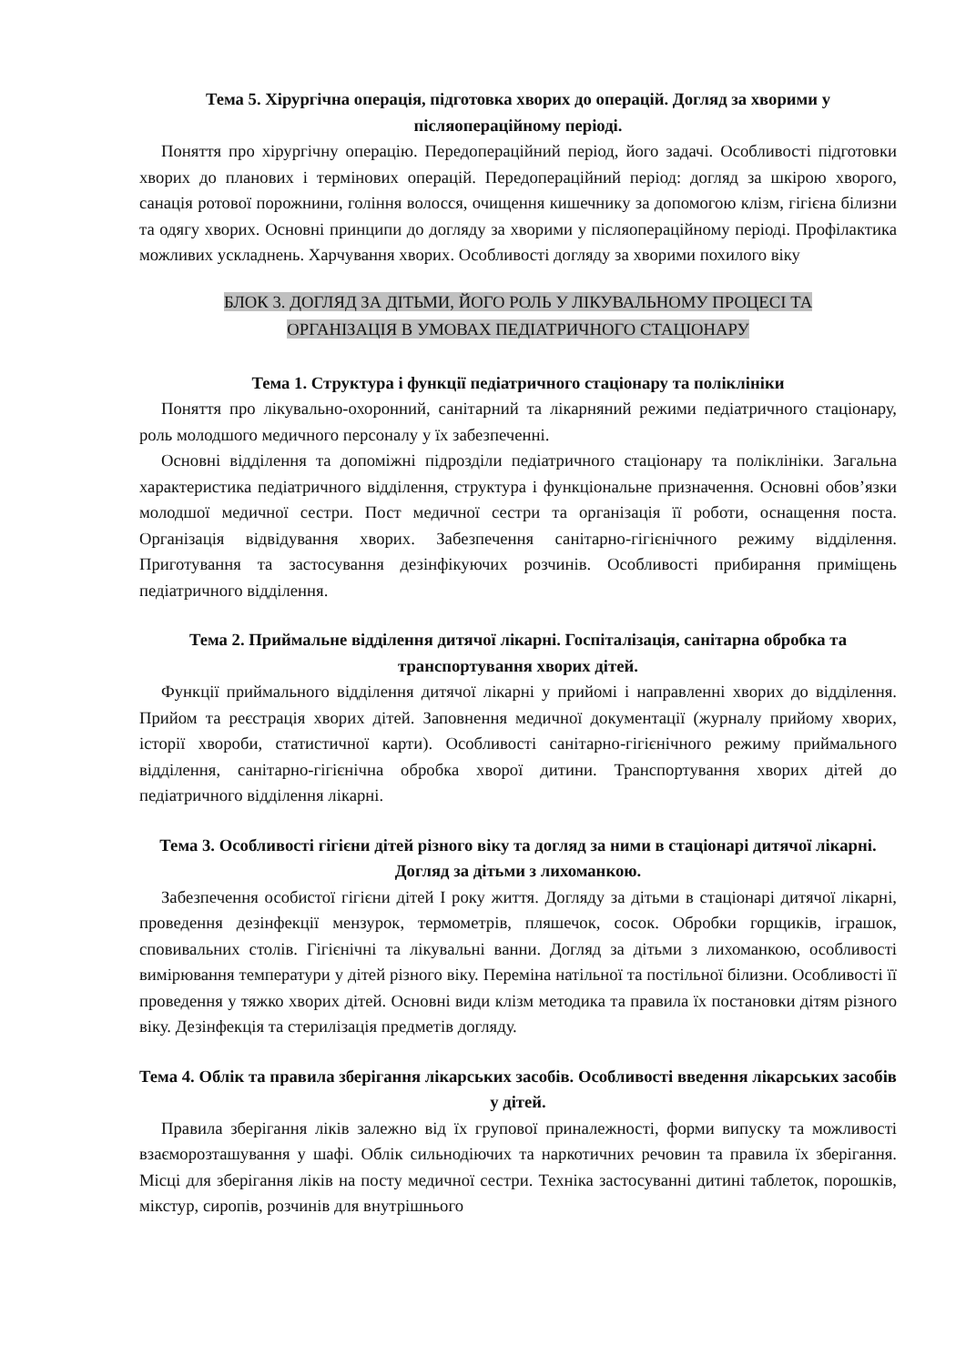Тема 5. Хірургічна операція, підготовка хворих до операцій. Догляд за хворими у післяопераційному періоді.
Поняття про хірургічну операцію. Передопераційний період, його задачі. Особливості підготовки хворих до планових і термінових операцій. Передопераційний період: догляд за шкірою хворого, санація ротової порожнини, гоління волосся, очищення кишечнику за допомогою клізм, гігієна білизни та одягу хворих. Основні принципи до догляду за хворими у післяопераційному періоді. Профілактика можливих ускладнень. Харчування хворих. Особливості догляду за хворими похилого віку
БЛОК 3. ДОГЛЯД ЗА ДІТЬМИ, ЙОГО РОЛЬ У ЛІКУВАЛЬНОМУ ПРОЦЕСІ ТА
ОРГАНІЗАЦІЯ В УМОВАХ ПЕДІАТРИЧНОГО СТАЦІОНАРУ
Тема 1. Структура і функції педіатричного стаціонару та поліклініки
Поняття про лікувально-охоронний, санітарний та лікарняний режими педіатричного стаціонару, роль молодшого медичного персоналу у їх забезпеченні.
Основні відділення та допоміжні підрозділи педіатричного стаціонару та поліклініки. Загальна характеристика педіатричного відділення, структура і функціональне призначення. Основні обов’язки молодшої медичної сестри. Пост медичної сестри та організація її роботи, оснащення поста. Організація відвідування хворих. Забезпечення санітарно-гігієнічного режиму відділення. Приготування та застосування дезінфікуючих розчинів. Особливості прибирання приміщень педіатричного відділення.
Тема 2. Приймальне відділення дитячої лікарні. Госпіталізація, санітарна обробка та транспортування хворих дітей.
Функції приймального відділення дитячої лікарні у прийомі і направленні хворих до відділення. Прийом та реєстрація хворих дітей. Заповнення медичної документації (журналу прийому хворих, історії хвороби, статистичної карти). Особливості санітарно-гігієнічного режиму приймального відділення, санітарно-гігієнічна обробка хворої дитини. Транспортування хворих дітей до педіатричного відділення лікарні.
Тема 3. Особливості гігієни дітей різного віку та догляд за ними в стаціонарі дитячої лікарні. Догляд за дітьми з лихоманкою.
Забезпечення особистої гігієни дітей І року життя. Догляду за дітьми в стаціонарі дитячої лікарні, проведення дезінфекції мензурок, термометрів, пляшечок, сосок. Обробки горщиків, іграшок, сповивальних столів. Гігієнічні та лікувальні ванни. Догляд за дітьми з лихоманкою, особливості вимірювання температури у дітей різного віку. Переміна натільної та постільної білизни. Особливості її проведення у тяжко хворих дітей. Основні види клізм методика та правила їх постановки дітям різного віку. Дезінфекція та стерилізація предметів догляду.
Тема 4. Облік та правила зберігання лікарських засобів. Особливості введення лікарських засобів у дітей.
Правила зберігання ліків залежно від їх групової приналежності, форми випуску та можливості взаєморозташування у шафі. Облік сильнодіючих та наркотичних речовин та правила їх зберігання. Місці для зберігання ліків на посту медичної сестри. Техніка застосуванні дитині таблеток, порошків, мікстур, сиропів, розчинів для внутрішнього